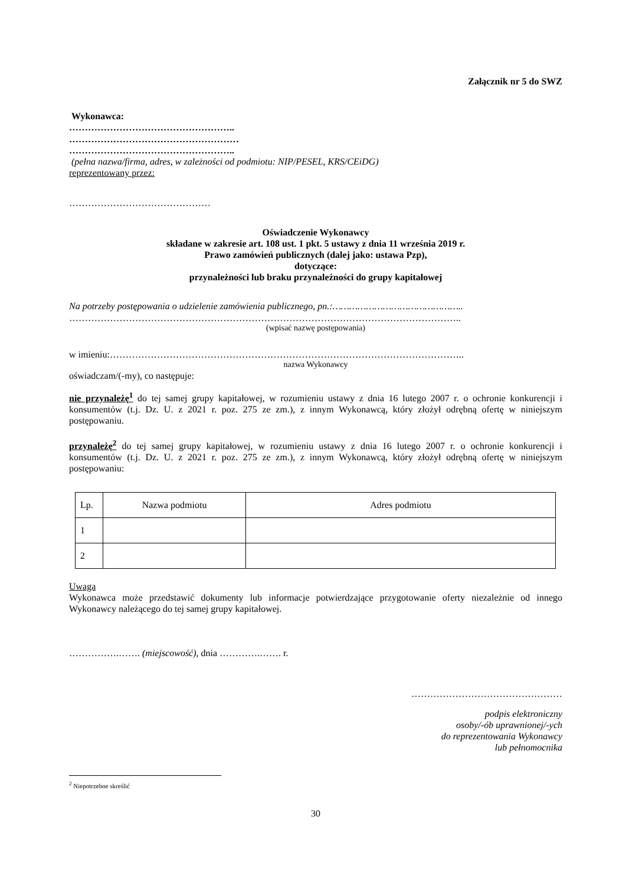Załącznik nr 5 do SWZ
Wykonawca:
……………………………………………..
………………………………………………
……………………………………………..
(pełna nazwa/firma, adres, w zależności od podmiotu: NIP/PESEL, KRS/CEiDG)
reprezentowany przez:
………………………………………
Oświadczenie Wykonawcy
składane w zakresie art. 108 ust. 1 pkt. 5 ustawy z dnia 11 września 2019 r.
Prawo zamówień publicznych (dalej jako: ustawa Pzp),
dotyczące:
przynależności lub braku przynależności do grupy kapitałowej
Na potrzeby postępowania o udzielenie zamówienia publicznego, pn.:………………………………………..
……………………………………………………………………………………………………………..
(wpisać nazwę postępowania)
w imieniu:…………………………………………………………………………………………………..
nazwa Wykonawcy
oświadczam/(-my), co następuje:
nie przynależę<sup>1</sup> do tej samej grupy kapitałowej, w rozumieniu ustawy z dnia 16 lutego 2007 r. o ochronie konkurencji i konsumentów (t.j. Dz. U. z 2021 r. poz. 275 ze zm.), z innym Wykonawcą, który złożył odrębną ofertę w niniejszym postępowaniu.
przynależę<sup>2</sup> do tej samej grupy kapitałowej, w rozumieniu ustawy z dnia 16 lutego 2007 r. o ochronie konkurencji i konsumentów (t.j. Dz. U. z 2021 r. poz. 275 ze zm.), z innym Wykonawcą, który złożył odrębną ofertę w niniejszym postępowaniu:
| Lp. | Nazwa podmiotu | Adres podmiotu |
| 1 | | |
| 2 | | |
Uwaga
Wykonawca może przedstawić dokumenty lub informacje potwierdzające przygotowanie oferty niezależnie od innego Wykonawcy należącego do tej samej grupy kapitałowej.
…………….……. (miejscowość), dnia ………….……. r.
…………………………………………
podpis elektroniczny
osoby/-ób uprawnionej/-ych
do reprezentowania Wykonawcy
lub pełnomocnika
<sup>2</sup> Niepotrzebne skreślić
30